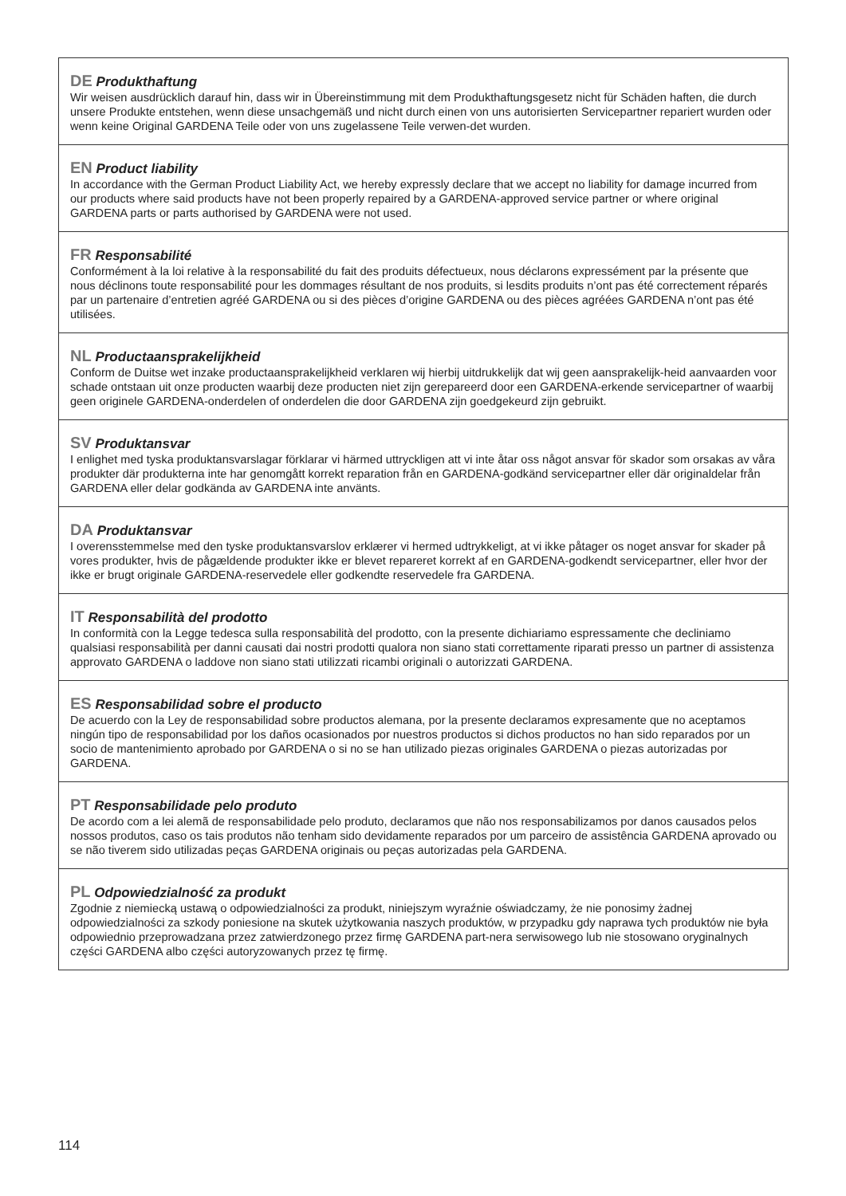DE Produkthaftung
Wir weisen ausdrücklich darauf hin, dass wir in Übereinstimmung mit dem Produkthaftungsgesetz nicht für Schäden haften, die durch unsere Produkte entstehen, wenn diese unsachgemäß und nicht durch einen von uns autorisierten Servicepartner repariert wurden oder wenn keine Original GARDENA Teile oder von uns zugelassene Teile verwen-det wurden.
EN Product liability
In accordance with the German Product Liability Act, we hereby expressly declare that we accept no liability for damage incurred from our products where said products have not been properly repaired by a GARDENA-approved service partner or where original GARDENA parts or parts authorised by GARDENA were not used.
FR Responsabilité
Conformément à la loi relative à la responsabilité du fait des produits défectueux, nous déclarons expressément par la présente que nous déclinons toute responsabilité pour les dommages résultant de nos produits, si lesdits produits n’ont pas été correctement réparés par un partenaire d’entretien agréé GARDENA ou si des pièces d’origine GARDENA ou des pièces agréées GARDENA n’ont pas été utilisées.
NL Productaansprakelijkheid
Conform de Duitse wet inzake productaansprakelijkheid verklaren wij hierbij uitdrukkelijk dat wij geen aansprakelijk-heid aanvaarden voor schade ontstaan uit onze producten waarbij deze producten niet zijn gerepareerd door een GARDENA-erkende servicepartner of waarbij geen originele GARDENA-onderdelen of onderdelen die door GARDENA zijn goedgekeurd zijn gebruikt.
SV Produktansvar
I enlighet med tyska produktansvarslagar förklarar vi härmed uttryckligen att vi inte åtar oss något ansvar för skador som orsakas av våra produkter där produkterna inte har genomgått korrekt reparation från en GARDENA-godkänd servicepartner eller där originaldelar från GARDENA eller delar godkända av GARDENA inte använts.
DA Produktansvar
I overensstemmelse med den tyske produktansvarslov erklærer vi hermed udtrykkeligt, at vi ikke påtager os noget ansvar for skader på vores produkter, hvis de pågældende produkter ikke er blevet repareret korrekt af en GARDENA-godkendt servicepartner, eller hvor der ikke er brugt originale GARDENA-reservedele eller godkendte reservedele fra GARDENA.
IT Responsabilità del prodotto
In conformità con la Legge tedesca sulla responsabilità del prodotto, con la presente dichiariamo espressamente che decliniamo qualsiasi responsabilità per danni causati dai nostri prodotti qualora non siano stati correttamente riparati presso un partner di assistenza approvato GARDENA o laddove non siano stati utilizzati ricambi originali o autorizzati GARDENA.
ES Responsabilidad sobre el producto
De acuerdo con la Ley de responsabilidad sobre productos alemana, por la presente declaramos expresamente que no aceptamos ningún tipo de responsabilidad por los daños ocasionados por nuestros productos si dichos productos no han sido reparados por un socio de mantenimiento aprobado por GARDENA o si no se han utilizado piezas originales GARDENA o piezas autorizadas por GARDENA.
PT Responsabilidade pelo produto
De acordo com a lei alemã de responsabilidade pelo produto, declaramos que não nos responsabilizamos por danos causados pelos nossos produtos, caso os tais produtos não tenham sido devidamente reparados por um parceiro de assistência GARDENA aprovado ou se não tiverem sido utilizadas peças GARDENA originais ou peças autorizadas pela GARDENA.
PL Odpowiedzialność za produkt
Zgodnie z niemiecką ustawą o odpowiedzialności za produkt, niniejszym wyraźnie oświadczamy, że nie ponosimy żadnej odpowiedzialności za szkody poniesione na skutek użytkowania naszych produktów, w przypadku gdy naprawa tych produktów nie była odpowiednio przeprowadzana przez zatwierdzonego przez firmę GARDENA part-nera serwisowego lub nie stosowano oryginalnych części GARDENA albo części autoryzowanych przez tę firmę.
114